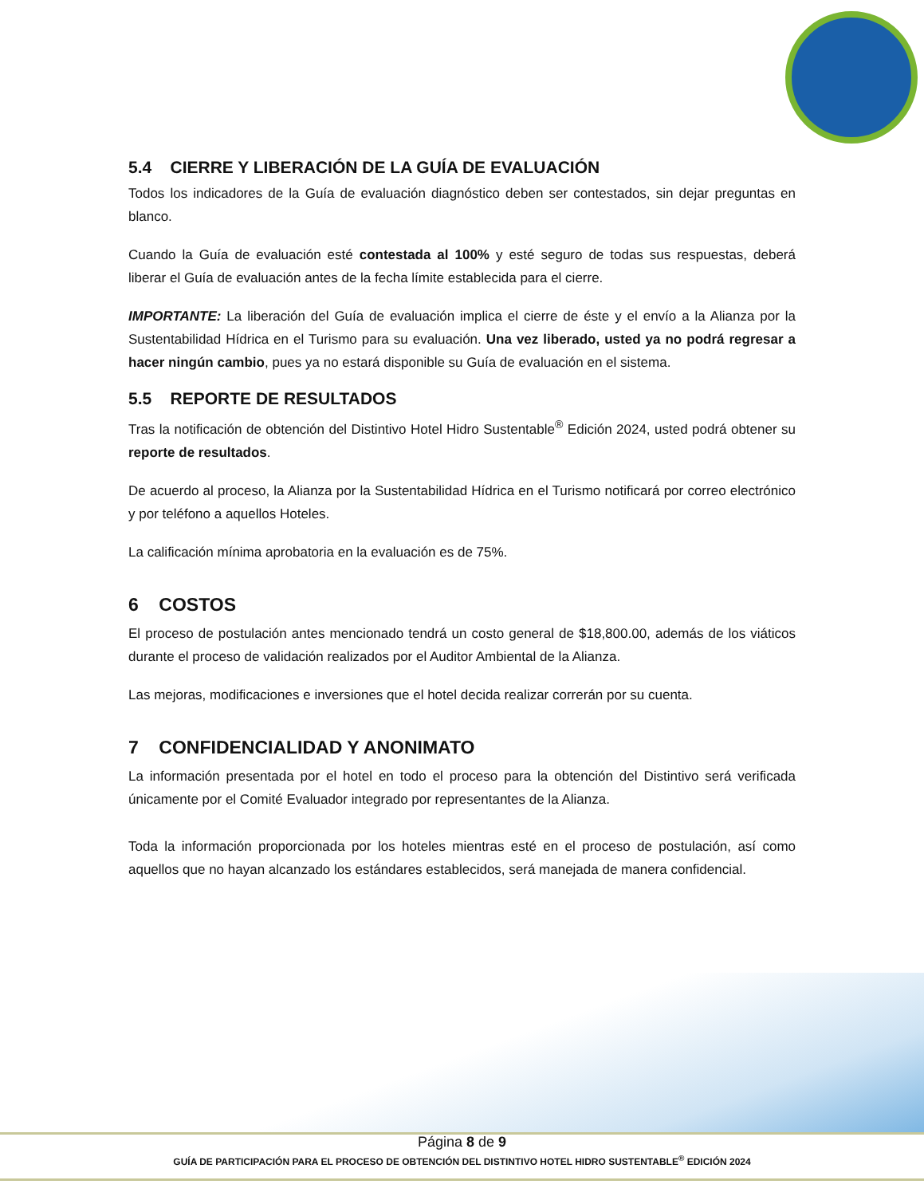5.4 CIERRE Y LIBERACIÓN DE LA GUÍA DE EVALUACIÓN
Todos los indicadores de la Guía de evaluación diagnóstico deben ser contestados, sin dejar preguntas en blanco.
Cuando la Guía de evaluación esté contestada al 100% y esté seguro de todas sus respuestas, deberá liberar el Guía de evaluación antes de la fecha límite establecida para el cierre.
IMPORTANTE: La liberación del Guía de evaluación implica el cierre de éste y el envío a la Alianza por la Sustentabilidad Hídrica en el Turismo para su evaluación. Una vez liberado, usted ya no podrá regresar a hacer ningún cambio, pues ya no estará disponible su Guía de evaluación en el sistema.
5.5 REPORTE DE RESULTADOS
Tras la notificación de obtención del Distintivo Hotel Hidro Sustentable<sup>®</sup> Edición 2024, usted podrá obtener su reporte de resultados.
De acuerdo al proceso, la Alianza por la Sustentabilidad Hídrica en el Turismo notificará por correo electrónico y por teléfono a aquellos Hoteles.
La calificación mínima aprobatoria en la evaluación es de 75%.
6 COSTOS
El proceso de postulación antes mencionado tendrá un costo general de $18,800.00, además de los viáticos durante el proceso de validación realizados por el Auditor Ambiental de la Alianza.
Las mejoras, modificaciones e inversiones que el hotel decida realizar correrán por su cuenta.
7 CONFIDENCIALIDAD Y ANONIMATO
La información presentada por el hotel en todo el proceso para la obtención del Distintivo será verificada únicamente por el Comité Evaluador integrado por representantes de la Alianza.
Toda la información proporcionada por los hoteles mientras esté en el proceso de postulación, así como aquellos que no hayan alcanzado los estándares establecidos, será manejada de manera confidencial.
Página 8 de 9
GUÍA DE PARTICIPACIÓN PARA EL PROCESO DE OBTENCIÓN DEL DISTINTIVO HOTEL HIDRO SUSTENTABLE<sup>®</sup> EDICIÓN 2024